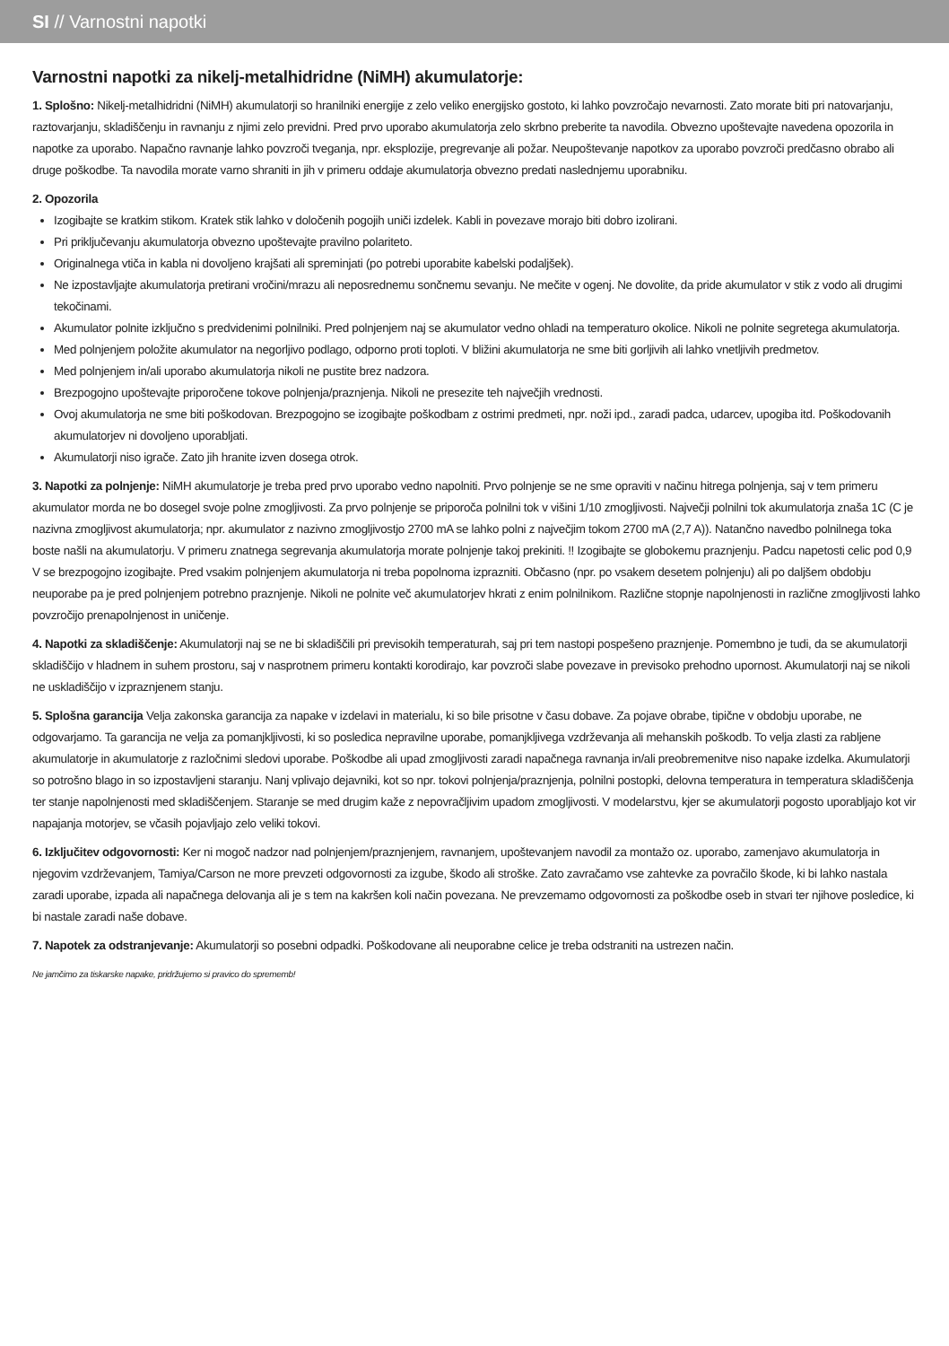SI // Varnostni napotki
Varnostni napotki za nikelj-metalhidridne (NiMH) akumulatorje:
1. Splošno: Nikelj-metalhidridni (NiMH) akumulatorji so hranilniki energije z zelo veliko energijsko gostoto, ki lahko povzročajo nevarnosti. Zato morate biti pri natovarjanju, raztovarjanju, skladiščenju in ravnanju z njimi zelo previdni. Pred prvo uporabo akumulatorja zelo skrbno preberite ta navodila. Obvezno upoštevajte navedena opozorila in napotke za uporabo. Napačno ravnanje lahko povzroči tveganja, npr. eksplozije, pregrevanje ali požar. Neupoštevanje napotkov za uporabo povzroči predčasno obrabo ali druge poškodbe. Ta navodila morate varno shraniti in jih v primeru oddaje akumulatorja obvezno predati naslednjemu uporabniku.
2. Opozorila
Izogibajte se kratkim stikom. Kratek stik lahko v določenih pogojih uniči izdelek. Kabli in povezave morajo biti dobro izolirani.
Pri priključevanju akumulatorja obvezno upoštevajte pravilno polariteto.
Originalnega vtiča in kabla ni dovoljeno krajšati ali spreminjati (po potrebi uporabite kabelski podaljšek).
Ne izpostavljajte akumulatorja pretirani vročini/mrazu ali neposrednemu sončnemu sevanju. Ne mečite v ogenj. Ne dovolite, da pride akumulator v stik z vodo ali drugimi tekočinami.
Akumulator polnite izključno s predvidenimi polnilniki. Pred polnjenjem naj se akumulator vedno ohladi na temperaturo okolice. Nikoli ne polnite segretega akumulatorja.
Med polnjenjem položite akumulator na negorljivo podlago, odporno proti toploti. V bližini akumulatorja ne sme biti gorljivih ali lahko vnetljivih predmetov.
Med polnjenjem in/ali uporabo akumulatorja nikoli ne pustite brez nadzora.
Brezpogojno upoštevajte priporočene tokove polnjenja/praznjenja. Nikoli ne presezite teh največjih vrednosti.
Ovoj akumulatorja ne sme biti poškodovan. Brezpogojno se izogibajte poškodbam z ostrimi predmeti, npr. noži ipd., zaradi padca, udarcev, upogiba itd. Poškodovanih akumulatorjev ni dovoljeno uporabljati.
Akumulatorji niso igrače. Zato jih hranite izven dosega otrok.
3. Napotki za polnjenje: NiMH akumulatorje je treba pred prvo uporabo vedno napolniti. Prvo polnjenje se ne sme opraviti v načinu hitrega polnjenja, saj v tem primeru akumulator morda ne bo dosegel svoje polne zmogljivosti. Za prvo polnjenje se priporoča polnilni tok v višini 1/10 zmogljivosti. Največji polnilni tok akumulatorja znaša 1C (C je nazivna zmogljivost akumulatorja; npr. akumulator z nazivno zmogljivostjo 2700 mA se lahko polni z največjim tokom 2700 mA (2,7 A)). Natančno navedbo polnilnega toka boste našli na akumulatorju. V primeru znatnega segrevanja akumulatorja morate polnjenje takoj prekiniti. !! Izogibajte se globokemu praznjenju. Padcu napetosti celic pod 0,9 V se brezpogojno izogibajte. Pred vsakim polnjenjem akumulatorja ni treba popolnoma izprazniti. Občasno (npr. po vsakem desetem polnjenju) ali po daljšem obdobju neuporabe pa je pred polnjenjem potrebno praznjenje. Nikoli ne polnite več akumulatorjev hkrati z enim polnilnikom. Različne stopnje napolnjenosti in različne zmogljivosti lahko povzročijo prenapolnjenost in uničenje.
4. Napotki za skladiščenje: Akumulatorji naj se ne bi skladiščili pri previsokih temperaturah, saj pri tem nastopi pospešeno praznjenje. Pomembno je tudi, da se akumulatorji skladiščijo v hladnem in suhem prostoru, saj v nasprotnem primeru kontakti korodirajo, kar povzroči slabe povezave in previsoko prehodno upornost. Akumulatorji naj se nikoli ne uskladiščijo v izpraznjenem stanju.
5. Splošna garancija Velja zakonska garancija za napake v izdelavi in materialu, ki so bile prisotne v času dobave. Za pojave obrabe, tipične v obdobju uporabe, ne odgovarjamo. Ta garancija ne velja za pomanjkljivosti, ki so posledica nepravilne uporabe, pomanjkljivega vzdrževanja ali mehanskih poškodb. To velja zlasti za rabljene akumulatorje in akumulatorje z razločnimi sledovi uporabe. Poškodbe ali upad zmogljivosti zaradi napačnega ravnanja in/ali preobremenitve niso napake izdelka. Akumulatorji so potrošno blago in so izpostavljeni staranju. Nanj vplivajo dejavniki, kot so npr. tokovi polnjenja/praznjenja, polnilni postopki, delovna temperatura in temperatura skladiščenja ter stanje napolnjenosti med skladiščenjem. Staranje se med drugim kaže z nepovračljivim upadom zmogljivosti. V modelarstvu, kjer se akumulatorji pogosto uporabljajo kot vir napajanja motorjev, se včasih pojavljajo zelo veliki tokovi.
6. Izključitev odgovornosti: Ker ni mogoč nadzor nad polnjenjem/praznjenjem, ravnanjem, upoštevanjem navodil za montažo oz. uporabo, zamenjavo akumulatorja in njegovim vzdrževanjem, Tamiya/Carson ne more prevzeti odgovornosti za izgube, škodo ali stroške. Zato zavračamo vse zahtevke za povračilo škode, ki bi lahko nastala zaradi uporabe, izpada ali napačnega delovanja ali je s tem na kakršen koli način povezana. Ne prevzemamo odgovornosti za poškodbe oseb in stvari ter njihove posledice, ki bi nastale zaradi naše dobave.
7. Napotek za odstranjevanje: Akumulatorji so posebni odpadki. Poškodovane ali neuporabne celice je treba odstraniti na ustrezen način.
Ne jamčimo za tiskarske napake, pridržujemo si pravico do sprememb!